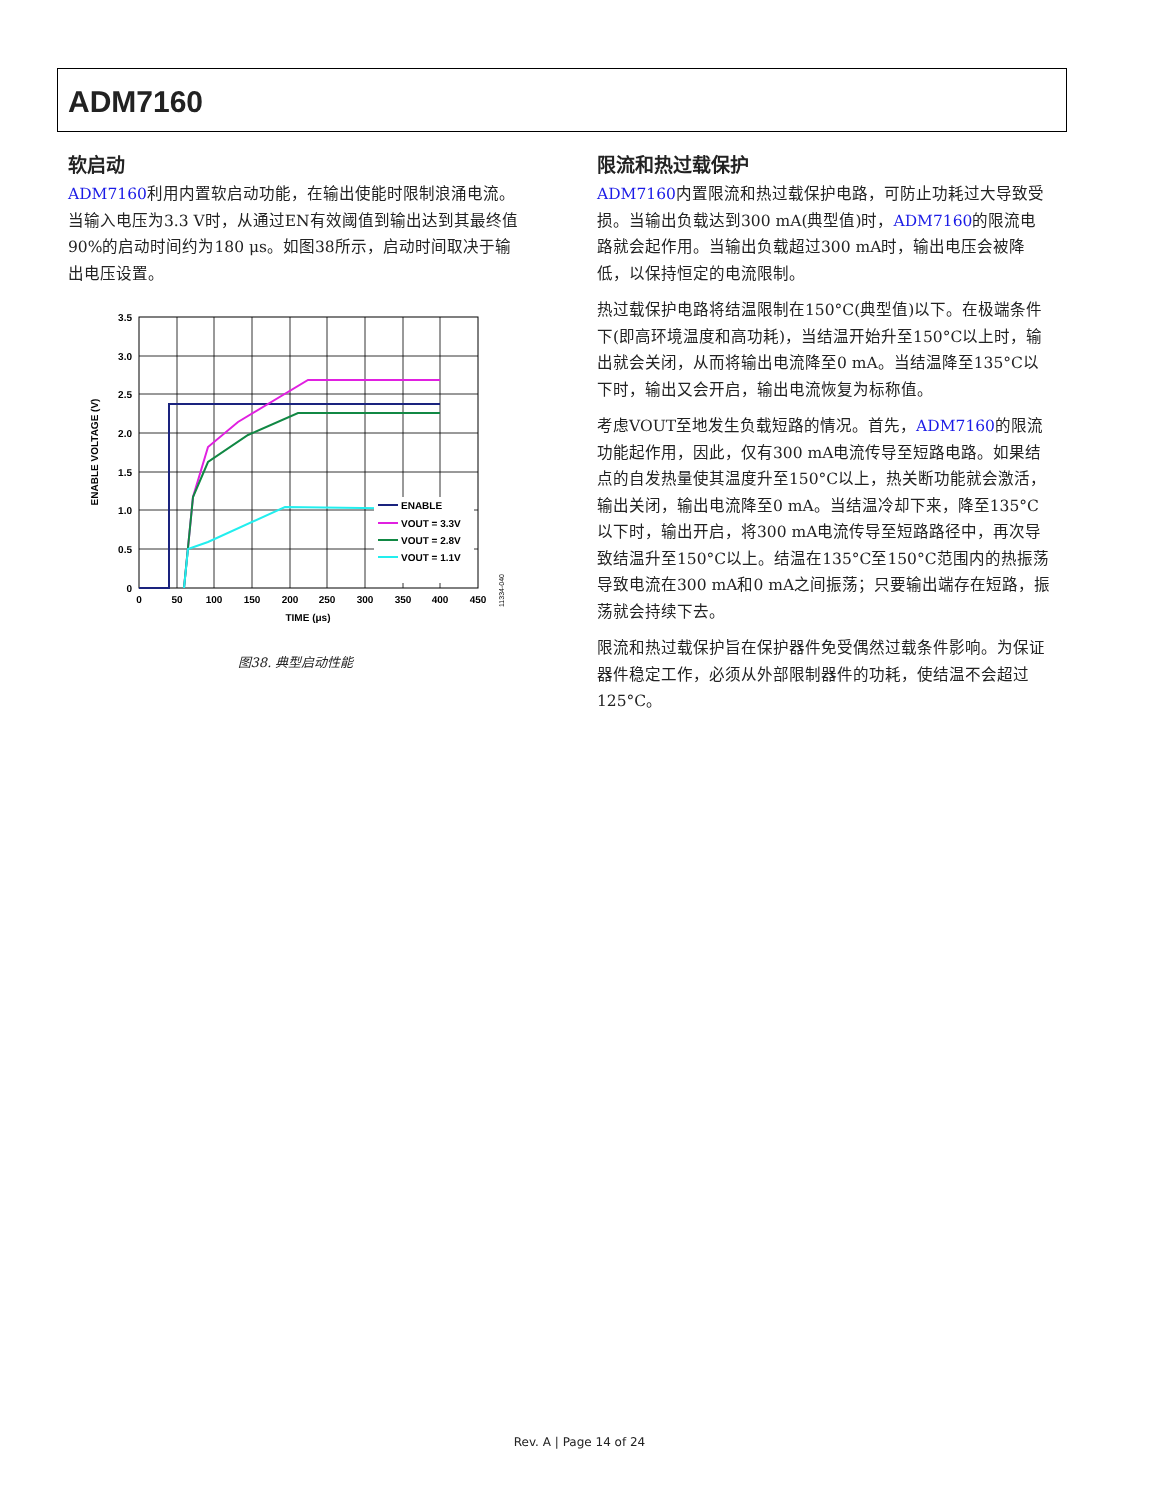ADM7160
软启动
ADM7160利用内置软启动功能，在输出使能时限制浪涌电流。当输入电压为3.3 V时，从通过EN有效阈值到输出达到其最终值90%的启动时间约为180 μs。如图38所示，启动时间取决于输出电压设置。
3.5
3.0
2.5
2.0
1.5
1.0
0.5
0
0
50
100
150
200
250
300
350
400
450
TIME (μs)
ENABLE VOLTAGE (V)
ENABLE
VOUT = 3.3V
VOUT = 2.8V
VOUT = 1.1V
11334-040
图38. 典型启动性能
限流和热过载保护
ADM7160内置限流和热过载保护电路，可防止功耗过大导致受损。当输出负载达到300 mA(典型值)时，ADM7160的限流电路就会起作用。当输出负载超过300 mA时，输出电压会被降低，以保持恒定的电流限制。
热过载保护电路将结温限制在150°C(典型值)以下。在极端条件下(即高环境温度和高功耗)，当结温开始升至150°C以上时，输出就会关闭，从而将输出电流降至0 mA。当结温降至135°C以下时，输出又会开启，输出电流恢复为标称值。
考虑VOUT至地发生负载短路的情况。首先，ADM7160的限流功能起作用，因此，仅有300 mA电流传导至短路电路。如果结点的自发热量使其温度升至150°C以上，热关断功能就会激活，输出关闭，输出电流降至0 mA。当结温冷却下来，降至135°C以下时，输出开启，将300 mA电流传导至短路路径中，再次导致结温升至150°C以上。结温在135°C至150°C范围内的热振荡导致电流在300 mA和0 mA之间振荡；只要输出端存在短路，振荡就会持续下去。
限流和热过载保护旨在保护器件免受偶然过载条件影响。为保证器件稳定工作，必须从外部限制器件的功耗，使结温不会超过125°C。
Rev. A | Page 14 of 24